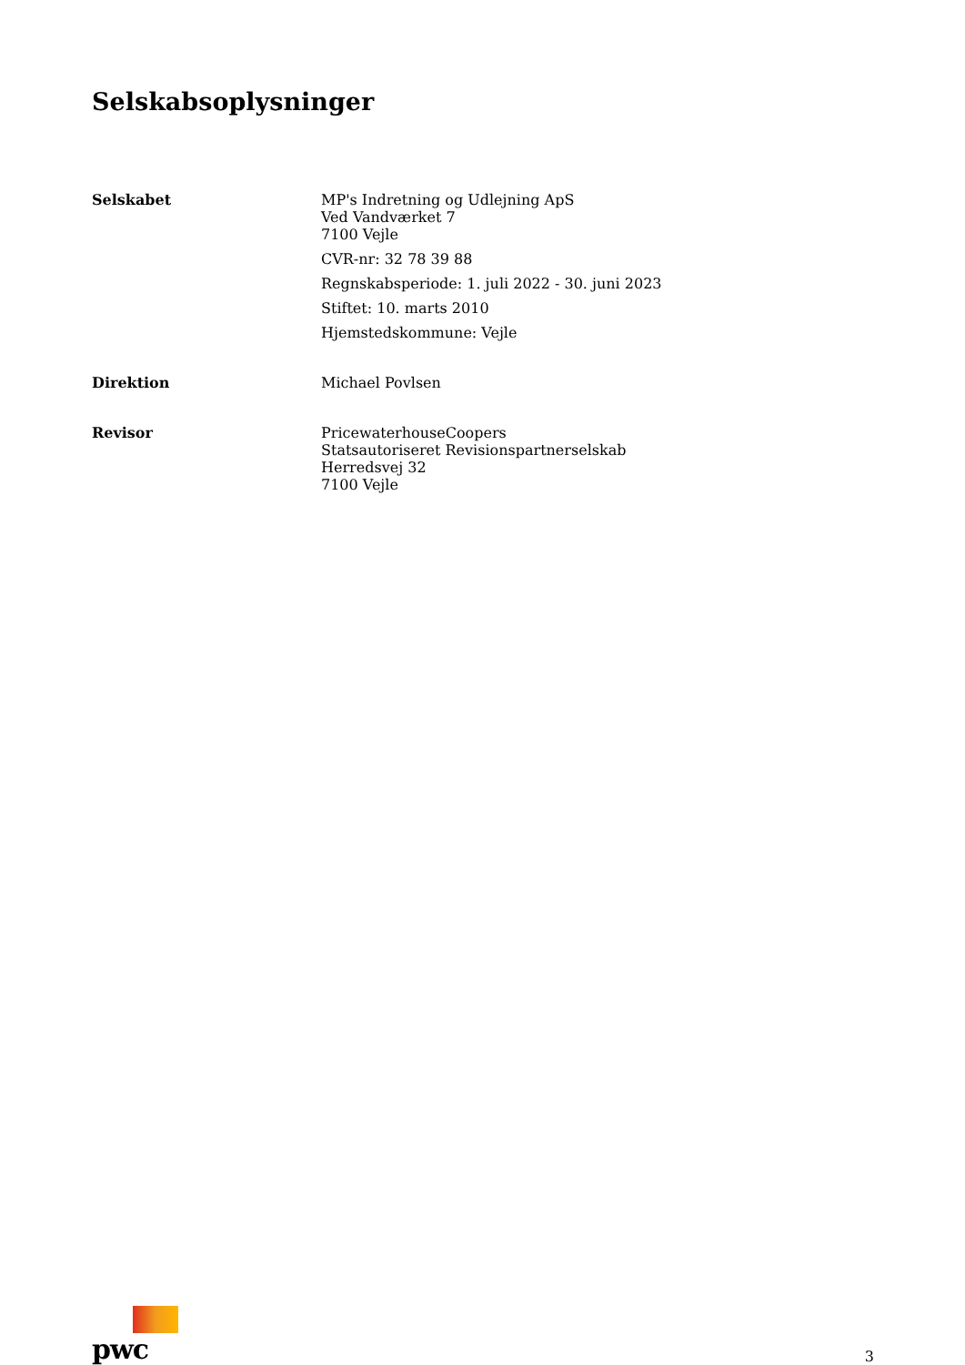Selskabsoplysninger
Selskabet
MP's Indretning og Udlejning ApS
Ved Vandværket 7
7100 Vejle
CVR-nr: 32 78 39 88
Regnskabsperiode: 1. juli 2022 - 30. juni 2023
Stiftet: 10. marts 2010
Hjemstedskommune: Vejle
Direktion
Michael Povlsen
Revisor
PricewaterhouseCoopers
Statsautoriseret Revisionspartnerselskab
Herredsvej 32
7100 Vejle
pwc
3